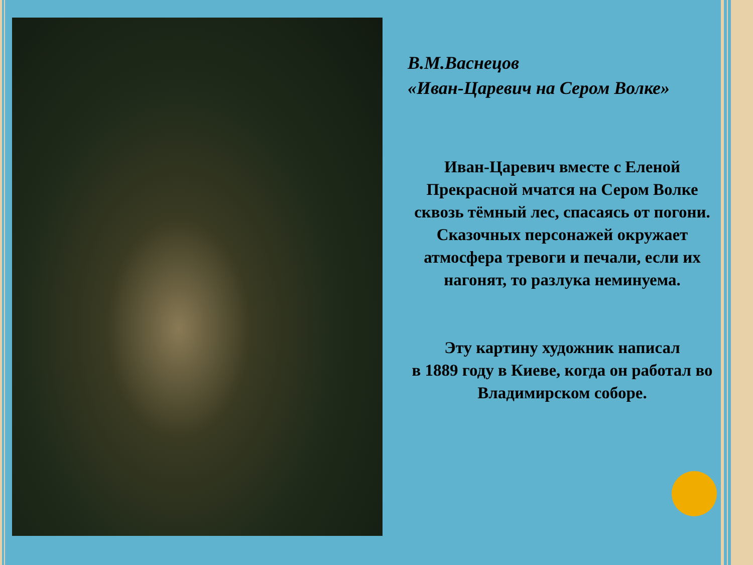В.М.Васнецов
«Иван-Царевич на Сером Волке»
Иван-Царевич вместе с Еленой Прекрасной мчатся на Сером Волке сквозь тёмный лес, спасаясь от погони.
Сказочных персонажей окружает атмосфера тревоги и печали, если их нагонят, то разлука неминуема.
Эту картину художник написал
в 1889 году в Киеве, когда он работал во Владимирском соборе.